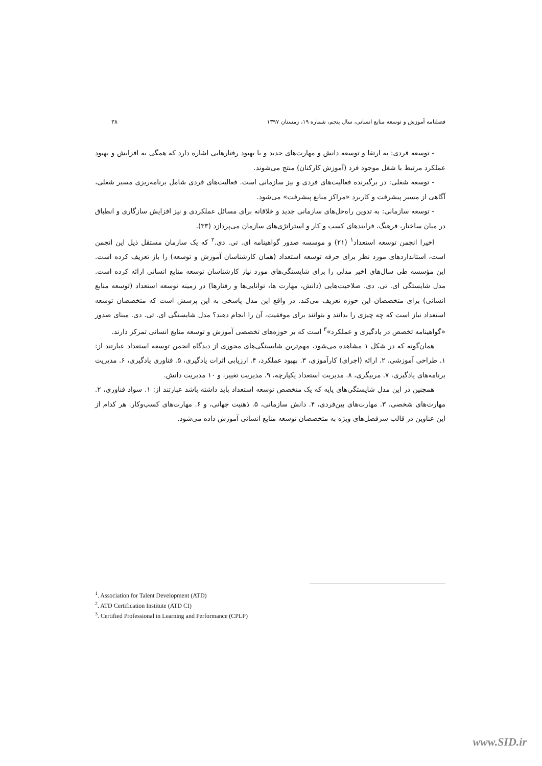فصلنامه آموزش و توسعه منابع انسانی، سال پنجم، شماره ۱۹، زمستان ۱۳۹۷ ۳۸
- توسعه فردی: به ارتقا و توسعه دانش و مهارت‌های جدید و یا بهبود رفتارهایی اشاره دارد که همگی به افزایش و بهبود عملکرد مرتبط با شغل موجود فرد (آموزش کارکنان) منتج می‌شوند.
- توسعه شغلی: در برگیرنده فعالیت‌های فردی و نیز سازمانی است. فعالیت‌های فردی شامل برنامه‌ریزی مسیر شغلی، آگاهی از مسیر پیشرفت و کاربرد «مراکز منابع پیشرفت» می‌شود.
- توسعه سازمانی: به تدوین راه‌حل‌های سازمانی جدید و خلاقانه برای مسائل عملکردی و نیز افزایش سازگاری و انطباق در میان ساختار، فرهنگ، فرایندهای کسب و کار و استراتژی‌های سازمان می‌پردازد (۳۳).
اخیرا انجمن توسعه استعداد<sup>۱</sup> (۲۱) و موسسه صدور گواهینامه ای. تی. دی.<sup>۲</sup> که یک سازمان مستقل ذیل این انجمن است، استانداردهای مورد نظر برای حرفه توسعه استعداد (همان کارشناسان آموزش و توسعه) را باز تعریف کرده است. این مؤسسه طی سال‌های اخیر مدلی را برای شایستگی‌های مورد نیاز کارشناسان توسعه منابع انسانی ارائه کرده است. مدل شایستگی ای. تی. دی. صلاحیت‌هایی (دانش، مهارت ها، توانایی‌ها و رفتارها) در زمینه توسعه استعداد (توسعه منابع انسانی) برای متخصصان این حوزه تعریف می‌کند. در واقع این مدل پاسخی به این پرسش است که متخصصان توسعه استعداد نیاز است که چه چیزی را بدانند و بتوانند برای موفقیت، آن را انجام دهند؟ مدل شایستگی ای. تی. دی. مبنای صدور «گواهینامه تخصص در یادگیری و عملکرد»<sup>۳</sup> است که بر حوزه‌های تخصصی آموزش و توسعه منابع انسانی تمرکز دارند.
همان‌گونه که در شکل ۱ مشاهده می‌شود، مهم‌ترین شایستگی‌های محوری از دیدگاه انجمن توسعه استعداد عبارتند از: ۱. طراحی آموزشی، ۲. ارائه (اجرای) کارآموزی، ۳. بهبود عملکرد، ۴. ارزیابی اثرات یادگیری، ۵. فناوری یادگیری، ۶. مدیریت برنامه‌های یادگیری، ۷. مربیگری، ۸. مدیریت استعداد یکپارچه، ۹. مدیریت تغییر، و ۱۰ مدیریت دانش.
همچنین در این مدل شایستگی‌های پایه که یک متخصص توسعه استعداد باید داشته باشد عبارتند از: ۱. سواد فناوری، ۲. مهارت‌های شخصی، ۳. مهارت‌های بین‌فردی، ۴. دانش سازمانی، ۵. ذهنیت جهانی، و ۶. مهارت‌های کسب‌وکار. هر کدام از این عناوین در قالب سرفصل‌های ویژه به متخصصان توسعه منابع انسانی آموزش داده می‌شود.
<sup>1</sup>. Association for Talent Development (ATD)
<sup>2</sup>. ATD Certification Institute (ATD CI)
<sup>3</sup>. Certified Professional in Learning and Performance (CPLP)
www.SID.ir